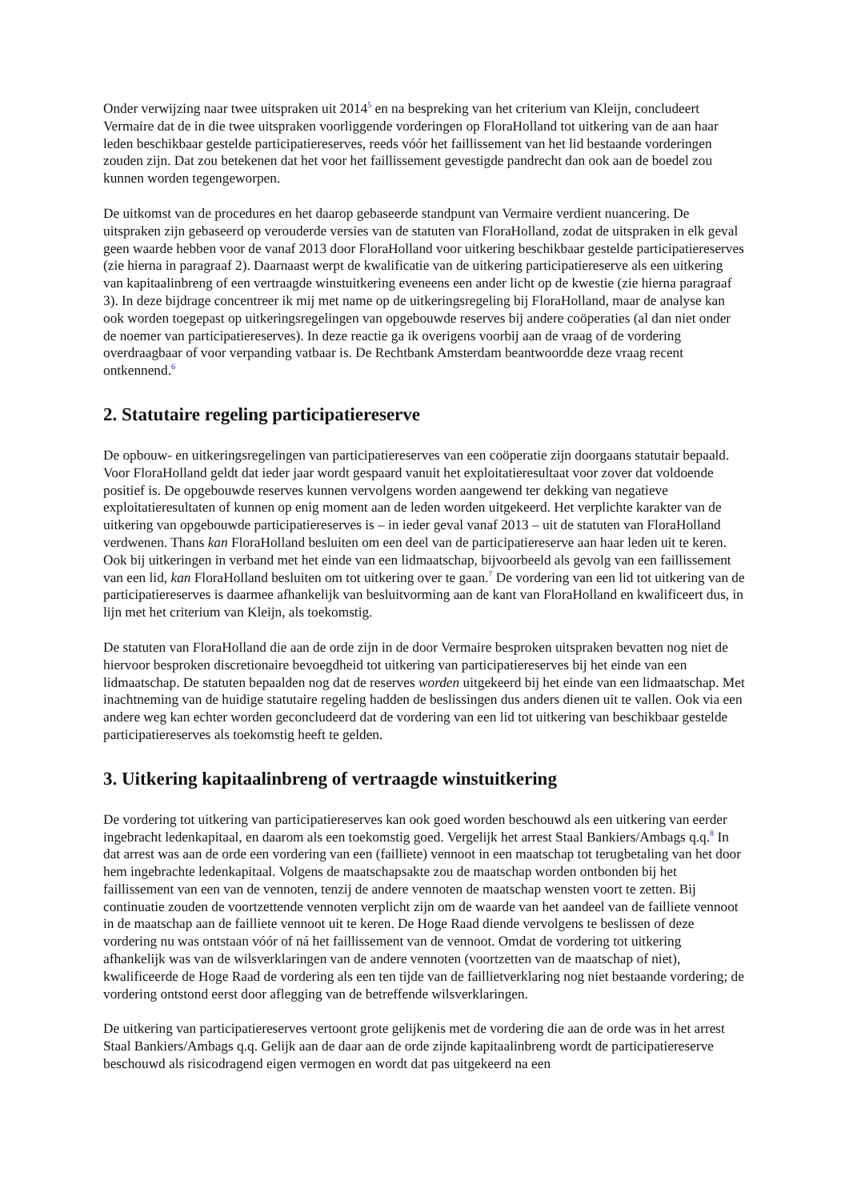Onder verwijzing naar twee uitspraken uit 2014<sup>5</sup> en na bespreking van het criterium van Kleijn, concludeert Vermaire dat de in die twee uitspraken voorliggende vorderingen op FloraHolland tot uitkering van de aan haar leden beschikbaar gestelde participatiereserves, reeds vóór het faillissement van het lid bestaande vorderingen zouden zijn. Dat zou betekenen dat het voor het faillissement gevestigde pandrecht dan ook aan de boedel zou kunnen worden tegengeworpen.
De uitkomst van de procedures en het daarop gebaseerde standpunt van Vermaire verdient nuancering. De uitspraken zijn gebaseerd op verouderde versies van de statuten van FloraHolland, zodat de uitspraken in elk geval geen waarde hebben voor de vanaf 2013 door FloraHolland voor uitkering beschikbaar gestelde participatiereserves (zie hierna in paragraaf 2). Daarnaast werpt de kwalificatie van de uitkering participatiereserve als een uitkering van kapitaalinbreng of een vertraagde winstuitkering eveneens een ander licht op de kwestie (zie hierna paragraaf 3). In deze bijdrage concentreer ik mij met name op de uitkeringsregeling bij FloraHolland, maar de analyse kan ook worden toegepast op uitkeringsregelingen van opgebouwde reserves bij andere coöperaties (al dan niet onder de noemer van participatiereserves). In deze reactie ga ik overigens voorbij aan de vraag of de vordering overdraagbaar of voor verpanding vatbaar is. De Rechtbank Amsterdam beantwoordde deze vraag recent ontkennend.<sup>6</sup>
2. Statutaire regeling participatiereserve
De opbouw- en uitkeringsregelingen van participatiereserves van een coöperatie zijn doorgaans statutair bepaald. Voor FloraHolland geldt dat ieder jaar wordt gespaard vanuit het exploitatieresultaat voor zover dat voldoende positief is. De opgebouwde reserves kunnen vervolgens worden aangewend ter dekking van negatieve exploitatieresultaten of kunnen op enig moment aan de leden worden uitgekeerd. Het verplichte karakter van de uitkering van opgebouwde participatiereserves is – in ieder geval vanaf 2013 – uit de statuten van FloraHolland verdwenen. Thans kan FloraHolland besluiten om een deel van de participatiereserve aan haar leden uit te keren. Ook bij uitkeringen in verband met het einde van een lidmaatschap, bijvoorbeeld als gevolg van een faillissement van een lid, kan FloraHolland besluiten om tot uitkering over te gaan.<sup>7</sup> De vordering van een lid tot uitkering van de participatiereserves is daarmee afhankelijk van besluitvorming aan de kant van FloraHolland en kwalificeert dus, in lijn met het criterium van Kleijn, als toekomstig.
De statuten van FloraHolland die aan de orde zijn in de door Vermaire besproken uitspraken bevatten nog niet de hiervoor besproken discretionaire bevoegdheid tot uitkering van participatiereserves bij het einde van een lidmaatschap. De statuten bepaalden nog dat de reserves worden uitgekeerd bij het einde van een lidmaatschap. Met inachtneming van de huidige statutaire regeling hadden de beslissingen dus anders dienen uit te vallen. Ook via een andere weg kan echter worden geconcludeerd dat de vordering van een lid tot uitkering van beschikbaar gestelde participatiereserves als toekomstig heeft te gelden.
3. Uitkering kapitaalinbreng of vertraagde winstuitkering
De vordering tot uitkering van participatiereserves kan ook goed worden beschouwd als een uitkering van eerder ingebracht ledenkapitaal, en daarom als een toekomstig goed. Vergelijk het arrest Staal Bankiers/Ambags q.q.<sup>8</sup> In dat arrest was aan de orde een vordering van een (failliete) vennoot in een maatschap tot terugbetaling van het door hem ingebrachte ledenkapitaal. Volgens de maatschapsakte zou de maatschap worden ontbonden bij het faillissement van een van de vennoten, tenzij de andere vennoten de maatschap wensten voort te zetten. Bij continuatie zouden de voortzettende vennoten verplicht zijn om de waarde van het aandeel van de failliete vennoot in de maatschap aan de failliete vennoot uit te keren. De Hoge Raad diende vervolgens te beslissen of deze vordering nu was ontstaan vóór of ná het faillissement van de vennoot. Omdat de vordering tot uitkering afhankelijk was van de wilsverklaringen van de andere vennoten (voortzetten van de maatschap of niet), kwalificeerde de Hoge Raad de vordering als een ten tijde van de faillietverklaring nog niet bestaande vordering; de vordering ontstond eerst door aflegging van de betreffende wilsverklaringen.
De uitkering van participatiereserves vertoont grote gelijkenis met de vordering die aan de orde was in het arrest Staal Bankiers/Ambags q.q. Gelijk aan de daar aan de orde zijnde kapitaalinbreng wordt de participatiereserve beschouwd als risicodragend eigen vermogen en wordt dat pas uitgekeerd na een